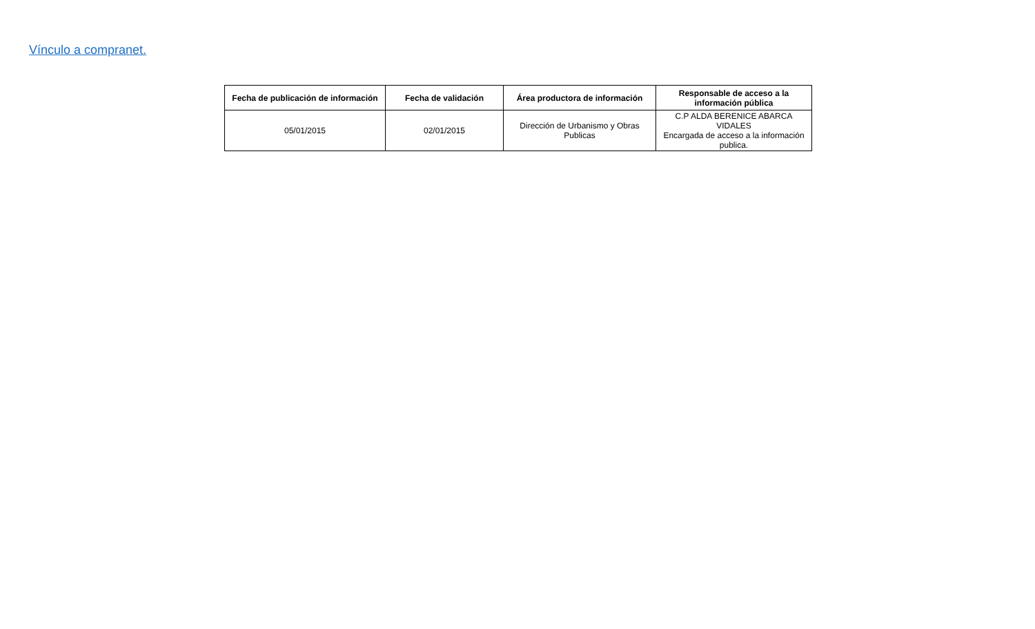Vínculo a compranet.
| Fecha de publicación de información | Fecha de validación | Área productora de información | Responsable de acceso a la información pública |
| --- | --- | --- | --- |
| 05/01/2015 | 02/01/2015 | Dirección de Urbanismo y Obras Publicas | C.P ALDA BERENICE ABARCA VIDALES Encargada de acceso a la información publica. |